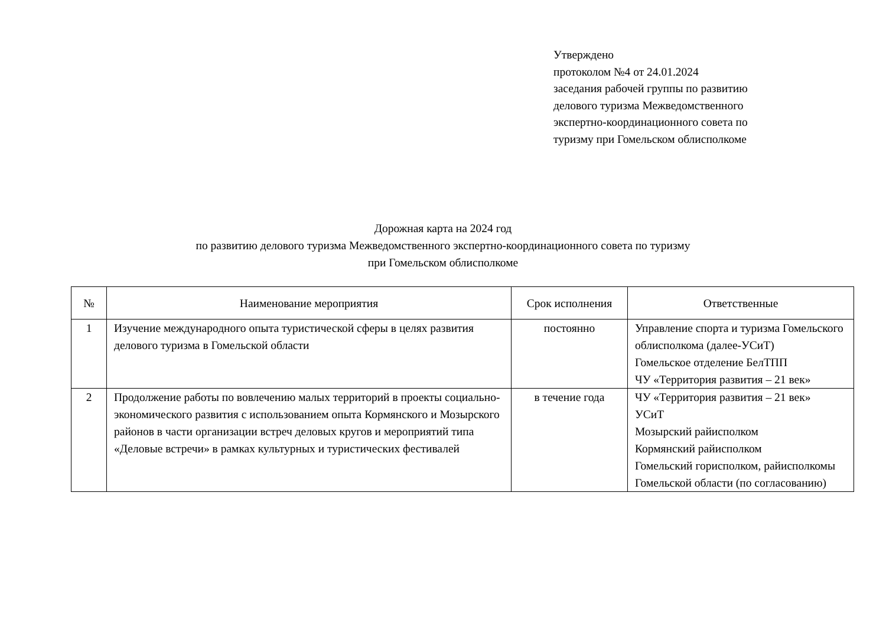Утверждено
протоколом №4 от 24.01.2024
заседания рабочей группы по развитию
делового туризма Межведомственного
экспертно-координационного совета по
туризму при Гомельском облисполкоме
Дорожная карта на 2024 год
по развитию делового туризма Межведомственного экспертно-координационного совета по туризму
при Гомельском облисполкоме
| № | Наименование мероприятия | Срок исполнения | Ответственные |
| --- | --- | --- | --- |
| 1 | Изучение международного опыта туристической сферы в целях развития делового туризма в Гомельской области | постоянно | Управление спорта и туризма Гомельского облисполкома (далее-УСиТ) Гомельское отделение БелТПП ЧУ «Территория развития – 21 век» |
| 2 | Продолжение работы по вовлечению малых территорий в проекты социально-экономического развития с использованием опыта Кормянского и Мозырского районов в части организации встреч деловых кругов и мероприятий типа «Деловые встречи» в рамках культурных и туристических фестивалей | в течение года | ЧУ «Территория развития – 21 век» УСиТ Мозырский райисполком Кормянский райисполком Гомельский горисполком, райисполкомы Гомельской области (по согласованию) |